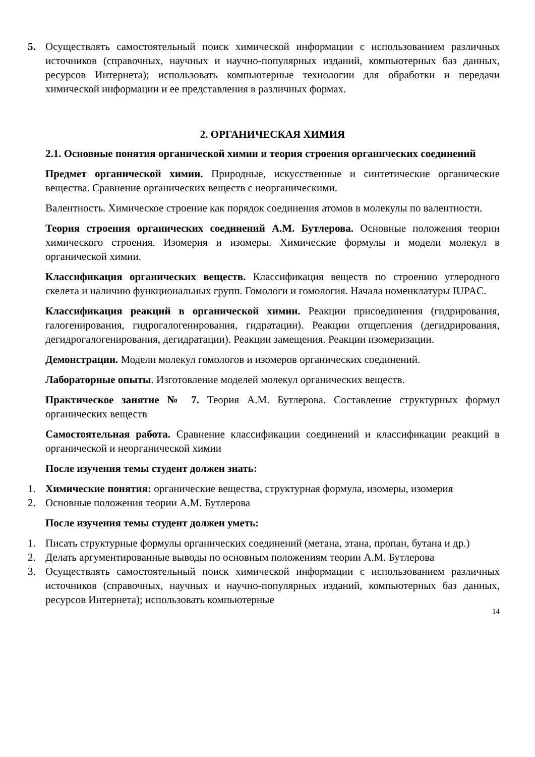5. Осуществлять самостоятельный поиск химической информации с использованием различных источников (справочных, научных и научно-популярных изданий, компьютерных баз данных, ресурсов Интернета); использовать компьютерные технологии для обработки и передачи химической информации и ее представления в различных формах.
2. ОРГАНИЧЕСКАЯ ХИМИЯ
2.1. Основные понятия органической химии и теория строения органических соединений
Предмет органической химии. Природные, искусственные и синтетические органические вещества. Сравнение органических веществ с неорганическими.
Валентность. Химическое строение как порядок соединения атомов в молекулы по валентности.
Теория строения органических соединений А.М. Бутлерова. Основные положения теории химического строения. Изомерия и изомеры. Химические формулы и модели молекул в органической химии.
Классификация органических веществ. Классификация веществ по строению углеродного скелета и наличию функциональных групп. Гомологи и гомология. Начала номенклатуры IUPAC.
Классификация реакций в органической химии. Реакции присоединения (гидрирования, галогенирования, гидрогалогенирования, гидратации). Реакции отщепления (дегидрирования, дегидрогалогенирования, дегидратации). Реакции замещения. Реакции изомеризации.
Демонстрации. Модели молекул гомологов и изомеров органических соединений.
Лабораторные опыты. Изготовление моделей молекул органических веществ.
Практическое занятие № 7. Теория А.М. Бутлерова. Составление структурных формул органических веществ
Самостоятельная работа. Сравнение классификации соединений и классификации реакций в органической и неорганической химии
После изучения темы студент должен знать:
1. Химические понятия: органические вещества, структурная формула, изомеры, изомерия
2. Основные положения теории А.М. Бутлерова
После изучения темы студент должен уметь:
1. Писать структурные формулы органических соединений (метана, этана, пропан, бутана и др.)
2. Делать аргументированные выводы по основным положениям теории А.М. Бутлерова
3. Осуществлять самостоятельный поиск химической информации с использованием различных источников (справочных, научных и научно-популярных изданий, компьютерных баз данных, ресурсов Интернета); использовать компьютерные
14